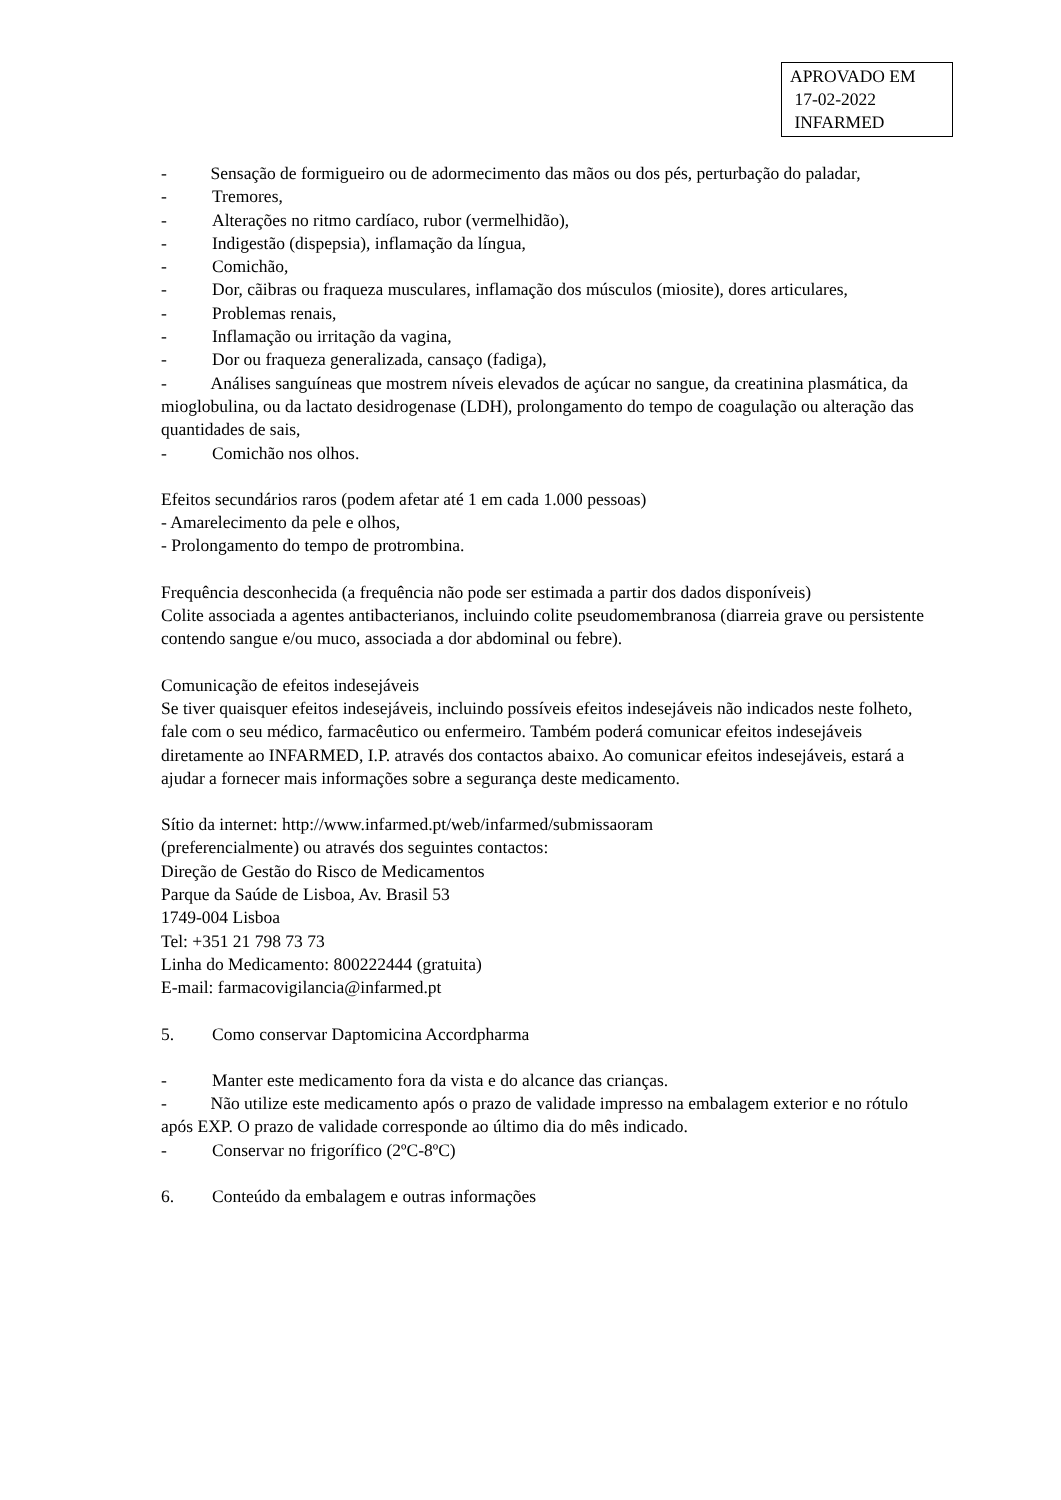APROVADO EM
17-02-2022
INFARMED
- Sensação de formigueiro ou de adormecimento das mãos ou dos pés, perturbação do paladar,
- Tremores,
- Alterações no ritmo cardíaco, rubor (vermelhidão),
- Indigestão (dispepsia), inflamação da língua,
- Comichão,
- Dor, cãibras ou fraqueza musculares, inflamação dos músculos (miosite), dores articulares,
- Problemas renais,
- Inflamação ou irritação da vagina,
- Dor ou fraqueza generalizada, cansaço (fadiga),
- Análises sanguíneas que mostrem níveis elevados de açúcar no sangue, da creatinina plasmática, da mioglobulina, ou da lactato desidrogenase (LDH), prolongamento do tempo de coagulação ou alteração das quantidades de sais,
- Comichão nos olhos.
Efeitos secundários raros (podem afetar até 1 em cada 1.000 pessoas)
- Amarelecimento da pele e olhos,
- Prolongamento do tempo de protrombina.
Frequência desconhecida (a frequência não pode ser estimada a partir dos dados disponíveis)
Colite associada a agentes antibacterianos, incluindo colite pseudomembranosa (diarreia grave ou persistente contendo sangue e/ou muco, associada a dor abdominal ou febre).
Comunicação de efeitos indesejáveis
Se tiver quaisquer efeitos indesejáveis, incluindo possíveis efeitos indesejáveis não indicados neste folheto, fale com o seu médico, farmacêutico ou enfermeiro. Também poderá comunicar efeitos indesejáveis diretamente ao INFARMED, I.P. através dos contactos abaixo. Ao comunicar efeitos indesejáveis, estará a ajudar a fornecer mais informações sobre a segurança deste medicamento.
Sítio da internet: http://www.infarmed.pt/web/infarmed/submissaoram
(preferencialmente) ou através dos seguintes contactos:
Direção de Gestão do Risco de Medicamentos
Parque da Saúde de Lisboa, Av. Brasil 53
1749-004 Lisboa
Tel: +351 21 798 73 73
Linha do Medicamento: 800222444 (gratuita)
E-mail: farmacovigilancia@infarmed.pt
5. Como conservar Daptomicina Accordpharma
- Manter este medicamento fora da vista e do alcance das crianças.
- Não utilize este medicamento após o prazo de validade impresso na embalagem exterior e no rótulo após EXP. O prazo de validade corresponde ao último dia do mês indicado.
- Conservar no frigorífico (2ºC-8ºC)
6. Conteúdo da embalagem e outras informações